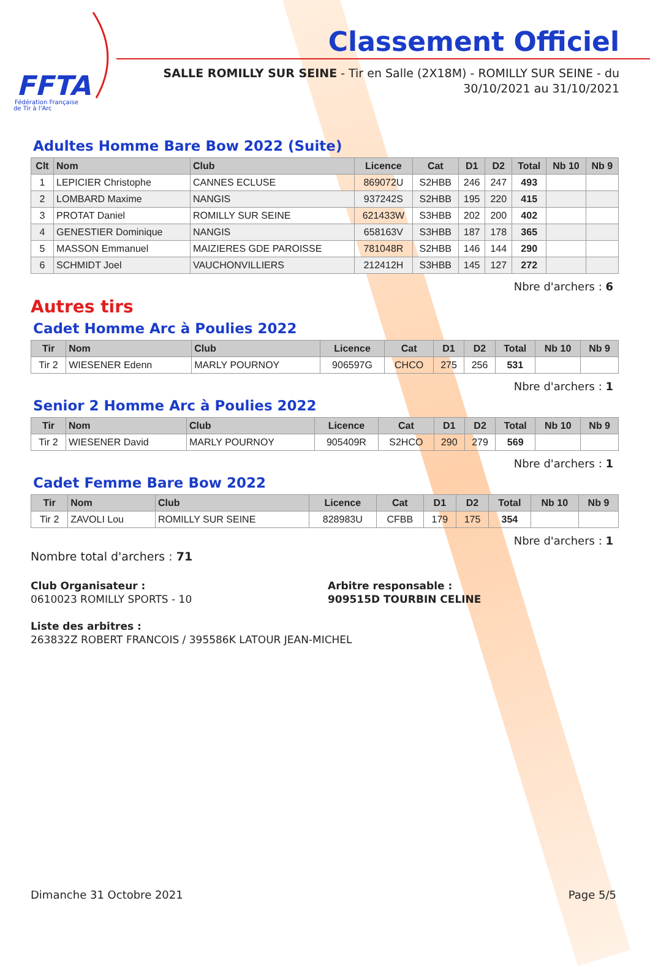FFTA
Fédération Française
de Tir à l'Arc
Classement Officiel
SALLE ROMILLY SUR SEINE - Tir en Salle (2X18M) - ROMILLY SUR SEINE - du
30/10/2021 au 31/10/2021
Adultes Homme Bare Bow 2022 (Suite)
| Clt | Nom | Club | Licence | Cat | D1 | D2 | Total | Nb 10 | Nb 9 |
| --- | --- | --- | --- | --- | --- | --- | --- | --- | --- |
| 1 | LEPICIER Christophe | CANNES ECLUSE | 869072U | S2HBB | 246 | 247 | 493 | | |
| 2 | LOMBARD Maxime | NANGIS | 937242S | S2HBB | 195 | 220 | 415 | | |
| 3 | PROTAT Daniel | ROMILLY SUR SEINE | 621433W | S3HBB | 202 | 200 | 402 | | |
| 4 | GENESTIER Dominique | NANGIS | 658163V | S3HBB | 187 | 178 | 365 | | |
| 5 | MASSON Emmanuel | MAIZIERES GDE PAROISSE | 781048R | S2HBB | 146 | 144 | 290 | | |
| 6 | SCHMIDT Joel | VAUCHONVILLIERS | 212412H | S3HBB | 145 | 127 | 272 | | |
Nbre d'archers : 6
Autres tirs
Cadet Homme Arc à Poulies 2022
| Tir | Nom | Club | Licence | Cat | D1 | D2 | Total | Nb 10 | Nb 9 |
| --- | --- | --- | --- | --- | --- | --- | --- | --- | --- |
| Tir 2 | WIESENER Edenn | MARLY POURNOY | 906597G | CHCO | 275 | 256 | 531 | | |
Nbre d'archers : 1
Senior 2 Homme Arc à Poulies 2022
| Tir | Nom | Club | Licence | Cat | D1 | D2 | Total | Nb 10 | Nb 9 |
| --- | --- | --- | --- | --- | --- | --- | --- | --- | --- |
| Tir 2 | WIESENER David | MARLY POURNOY | 905409R | S2HCO | 290 | 279 | 569 | | |
Nbre d'archers : 1
Cadet Femme Bare Bow 2022
| Tir | Nom | Club | Licence | Cat | D1 | D2 | Total | Nb 10 | Nb 9 |
| --- | --- | --- | --- | --- | --- | --- | --- | --- | --- |
| Tir 2 | ZAVOLI Lou | ROMILLY SUR SEINE | 828983U | CFBB | 179 | 175 | 354 | | |
Nbre d'archers : 1
Nombre total d'archers : 71
Club Organisateur :
0610023 ROMILLY SPORTS - 10
Arbitre responsable :
909515D TOURBIN CELINE
Liste des arbitres :
263832Z ROBERT FRANCOIS / 395586K LATOUR JEAN-MICHEL
Dimanche 31 Octobre 2021 Page 5/5